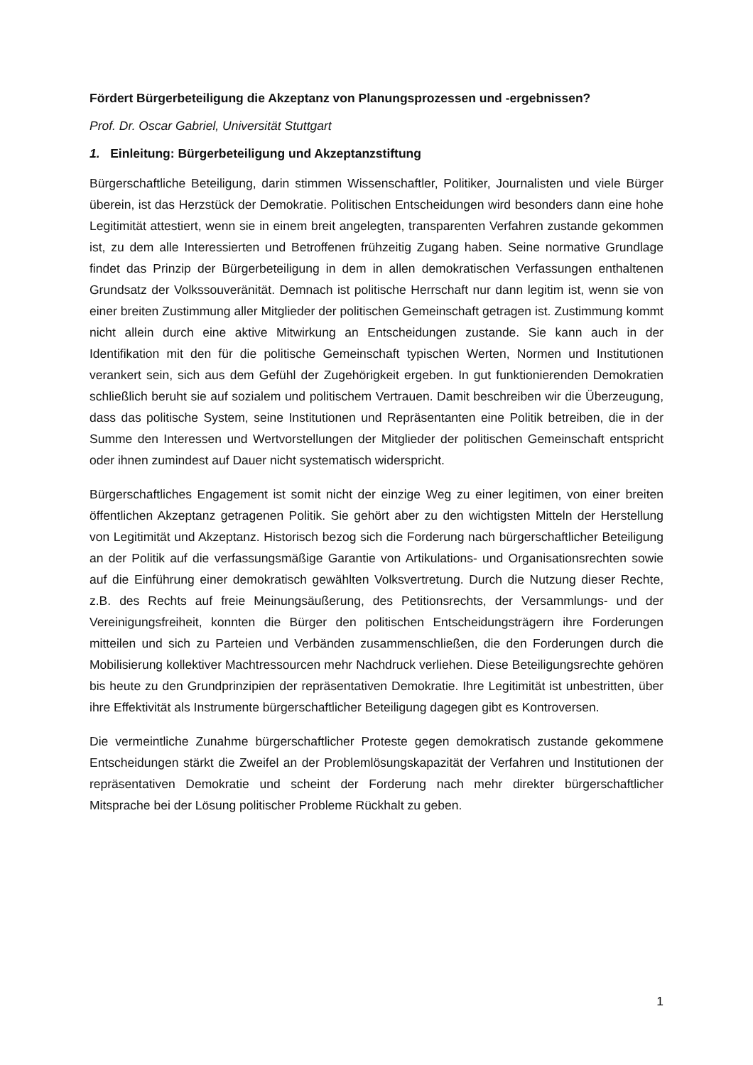Fördert Bürgerbeteiligung die Akzeptanz von Planungsprozessen und -ergebnissen?
Prof. Dr. Oscar Gabriel, Universität Stuttgart
1. Einleitung: Bürgerbeteiligung und Akzeptanzstiftung
Bürgerschaftliche Beteiligung, darin stimmen Wissenschaftler, Politiker, Journalisten und viele Bürger überein, ist das Herzstück der Demokratie. Politischen Entscheidungen wird besonders dann eine hohe Legitimität attestiert, wenn sie in einem breit angelegten, transparenten Verfahren zustande gekommen ist, zu dem alle Interessierten und Betroffenen frühzeitig Zugang haben. Seine normative Grundlage findet das Prinzip der Bürgerbeteiligung in dem in allen demokratischen Verfassungen enthaltenen Grundsatz der Volkssouveränität. Demnach ist politische Herrschaft nur dann legitim ist, wenn sie von einer breiten Zustimmung aller Mitglieder der politischen Gemeinschaft getragen ist. Zustimmung kommt nicht allein durch eine aktive Mitwirkung an Entscheidungen zustande. Sie kann auch in der Identifikation mit den für die politische Gemeinschaft typischen Werten, Normen und Institutionen verankert sein, sich aus dem Gefühl der Zugehörigkeit ergeben. In gut funktionierenden Demokratien schließlich beruht sie auf sozialem und politischem Vertrauen. Damit beschreiben wir die Überzeugung, dass das politische System, seine Institutionen und Repräsentanten eine Politik betreiben, die in der Summe den Interessen und Wertvorstellungen der Mitglieder der politischen Gemeinschaft entspricht oder ihnen zumindest auf Dauer nicht systematisch widerspricht.
Bürgerschaftliches Engagement ist somit nicht der einzige Weg zu einer legitimen, von einer breiten öffentlichen Akzeptanz getragenen Politik. Sie gehört aber zu den wichtigsten Mitteln der Herstellung von Legitimität und Akzeptanz. Historisch bezog sich die Forderung nach bürgerschaftlicher Beteiligung an der Politik auf die verfassungsmäßige Garantie von Artikulations- und Organisationsrechten sowie auf die Einführung einer demokratisch gewählten Volksvertretung. Durch die Nutzung dieser Rechte, z.B. des Rechts auf freie Meinungsäußerung, des Petitionsrechts, der Versammlungs- und der Vereinigungsfreiheit, konnten die Bürger den politischen Entscheidungsträgern ihre Forderungen mitteilen und sich zu Parteien und Verbänden zusammenschließen, die den Forderungen durch die Mobilisierung kollektiver Machtressourcen mehr Nachdruck verliehen. Diese Beteiligungsrechte gehören bis heute zu den Grundprinzipien der repräsentativen Demokratie. Ihre Legitimität ist unbestritten, über ihre Effektivität als Instrumente bürgerschaftlicher Beteiligung dagegen gibt es Kontroversen.
Die vermeintliche Zunahme bürgerschaftlicher Proteste gegen demokratisch zustande gekommene Entscheidungen stärkt die Zweifel an der Problemlösungskapazität der Verfahren und Institutionen der repräsentativen Demokratie und scheint der Forderung nach mehr direkter bürgerschaftlicher Mitsprache bei der Lösung politischer Probleme Rückhalt zu geben.
1